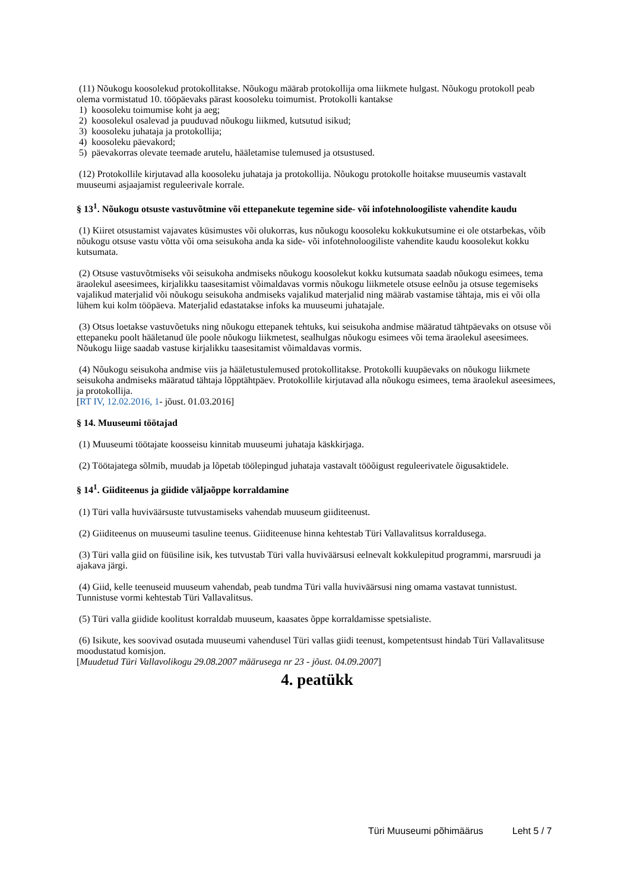(11) Nõukogu koosolekud protokollitakse. Nõukogu määrab protokollija oma liikmete hulgast. Nõukogu protokoll peab olema vormistatud 10. tööpäevaks pärast koosoleku toimumist. Protokolli kantakse
1) koosoleku toimumise koht ja aeg;
2) koosolekul osalevad ja puuduvad nõukogu liikmed, kutsutud isikud;
3) koosoleku juhataja ja protokollija;
4) koosoleku päevakord;
5) päevakorras olevate teemade arutelu, hääletamise tulemused ja otsustused.
(12) Protokollile kirjutavad alla koosoleku juhataja ja protokollija. Nõukogu protokolle hoitakse muuseumis vastavalt muuseumi asjaajamist reguleerivale korrale.
§ 13<sup>1</sup>. Nõukogu otsuste vastuvõtmine või ettepanekute tegemine side- või infotehnoloogiliste vahendite kaudu
(1) Kiiret otsustamist vajavates küsimustes või olukorras, kus nõukogu koosoleku kokkukutsumine ei ole otstarbekas, võib nõukogu otsuse vastu võtta või oma seisukoha anda ka side- või infotehnoloogiliste vahendite kaudu koosolekut kokku kutsumata.
(2) Otsuse vastuvõtmiseks või seisukoha andmiseks nõukogu koosolekut kokku kutsumata saadab nõukogu esimees, tema äraolekul aseesimees, kirjalikku taasesitamist võimaldavas vormis nõukogu liikmetele otsuse eelnõu ja otsuse tegemiseks vajalikud materjalid või nõukogu seisukoha andmiseks vajalikud materjalid ning määrab vastamise tähtaja, mis ei või olla lühem kui kolm tööpäeva. Materjalid edastatakse infoks ka muuseumi juhatajale.
(3) Otsus loetakse vastuvõetuks ning nõukogu ettepanek tehtuks, kui seisukoha andmise määratud tähtpäevaks on otsuse või ettepaneku poolt hääletanud üle poole nõukogu liikmetest, sealhulgas nõukogu esimees või tema äraolekul aseesimees. Nõukogu liige saadab vastuse kirjalikku taasesitamist võimaldavas vormis.
(4) Nõukogu seisukoha andmise viis ja hääletustulemused protokollitakse. Protokolli kuupäevaks on nõukogu liikmete seisukoha andmiseks määratud tähtaja lõpptähtpäev. Protokollile kirjutavad alla nõukogu esimees, tema äraolekul aseesimees, ja protokollija.
[RT IV, 12.02.2016, 1- jõust. 01.03.2016]
§ 14. Muuseumi töötajad
(1) Muuseumi töötajate koosseisu kinnitab muuseumi juhataja käskkirjaga.
(2) Töötajatega sõlmib, muudab ja lõpetab töölepingud juhataja vastavalt tööõigust reguleerivatele õigusaktidele.
§ 14<sup>1</sup>. Giiditeenus ja giidide väljaõppe korraldamine
(1) Türi valla huviväärsuste tutvustamiseks vahendab muuseum giiditeenust.
(2) Giiditeenus on muuseumi tasuline teenus. Giiditeenuse hinna kehtestab Türi Vallavalitsus korraldusega.
(3) Türi valla giid on füüsiline isik, kes tutvustab Türi valla huviväärsusi eelnevalt kokkulepitud programmi, marsruudi ja ajakava järgi.
(4) Giid, kelle teenuseid muuseum vahendab, peab tundma Türi valla huviväärsusi ning omama vastavat tunnistust. Tunnistuse vormi kehtestab Türi Vallavalitsus.
(5) Türi valla giidide koolitust korraldab muuseum, kaasates õppe korraldamisse spetsialiste.
(6) Isikute, kes soovivad osutada muuseumi vahendusel Türi vallas giidi teenust, kompetentsust hindab Türi Vallavalitsuse moodustatud komisjon.
[Muudetud Türi Vallavolikogu 29.08.2007 määrusega nr 23 - jõust. 04.09.2007]
4. peatükk
Türi Muuseumi põhimäärus Leht 5 / 7